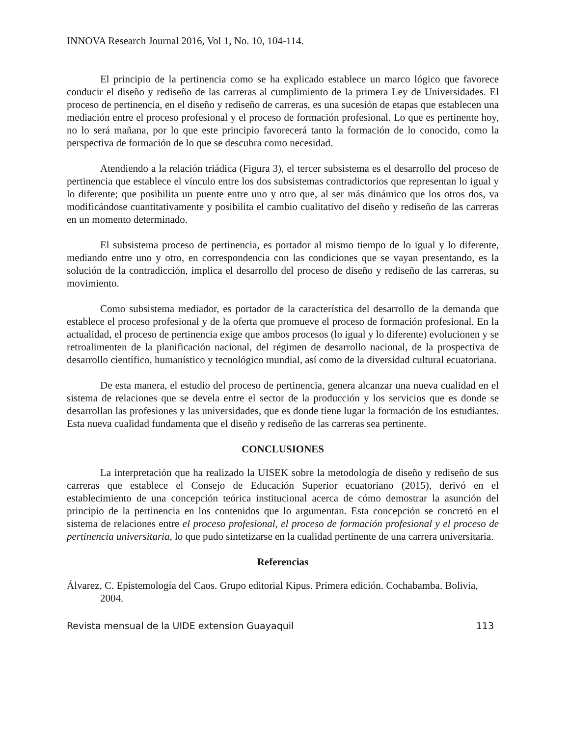INNOVA Research Journal 2016, Vol 1, No. 10, 104-114.
El principio de la pertinencia como se ha explicado establece un marco lógico que favorece conducir el diseño y rediseño de las carreras al cumplimiento de la primera Ley de Universidades. El proceso de pertinencia, en el diseño y rediseño de carreras, es una sucesión de etapas que establecen una mediación entre el proceso profesional y el proceso de formación profesional. Lo que es pertinente hoy, no lo será mañana, por lo que este principio favorecerá tanto la formación de lo conocido, como la perspectiva de formación de lo que se descubra como necesidad.
Atendiendo a la relación triádica (Figura 3), el tercer subsistema es el desarrollo del proceso de pertinencia que establece el vínculo entre los dos subsistemas contradictorios que representan lo igual y lo diferente; que posibilita un puente entre uno y otro que, al ser más dinámico que los otros dos, va modificándose cuantitativamente y posibilita el cambio cualitativo del diseño y rediseño de las carreras en un momento determinado.
El subsistema proceso de pertinencia, es portador al mismo tiempo de lo igual y lo diferente, mediando entre uno y otro, en correspondencia con las condiciones que se vayan presentando, es la solución de la contradicción, implica el desarrollo del proceso de diseño y rediseño de las carreras, su movimiento.
Como subsistema mediador, es portador de la característica del desarrollo de la demanda que establece el proceso profesional y de la oferta que promueve el proceso de formación profesional. En la actualidad, el proceso de pertinencia exige que ambos procesos (lo igual y lo diferente) evolucionen y se retroalimenten de la planificación nacional, del régimen de desarrollo nacional, de la prospectiva de desarrollo científico, humanístico y tecnológico mundial, así como de la diversidad cultural ecuatoriana.
De esta manera, el estudio del proceso de pertinencia, genera alcanzar una nueva cualidad en el sistema de relaciones que se devela entre el sector de la producción y los servicios que es donde se desarrollan las profesiones y las universidades, que es donde tiene lugar la formación de los estudiantes. Esta nueva cualidad fundamenta que el diseño y rediseño de las carreras sea pertinente.
CONCLUSIONES
La interpretación que ha realizado la UISEK sobre la metodología de diseño y rediseño de sus carreras que establece el Consejo de Educación Superior ecuatoriano (2015), derivó en el establecimiento de una concepción teórica institucional acerca de cómo demostrar la asunción del principio de la pertinencia en los contenidos que lo argumentan. Esta concepción se concretó en el sistema de relaciones entre el proceso profesional, el proceso de formación profesional y el proceso de pertinencia universitaria, lo que pudo sintetizarse en la cualidad pertinente de una carrera universitaria.
Referencias
Álvarez, C. Epistemología del Caos. Grupo editorial Kipus. Primera edición. Cochabamba. Bolivia, 2004.
Revista mensual de la UIDE extension Guayaquil 113